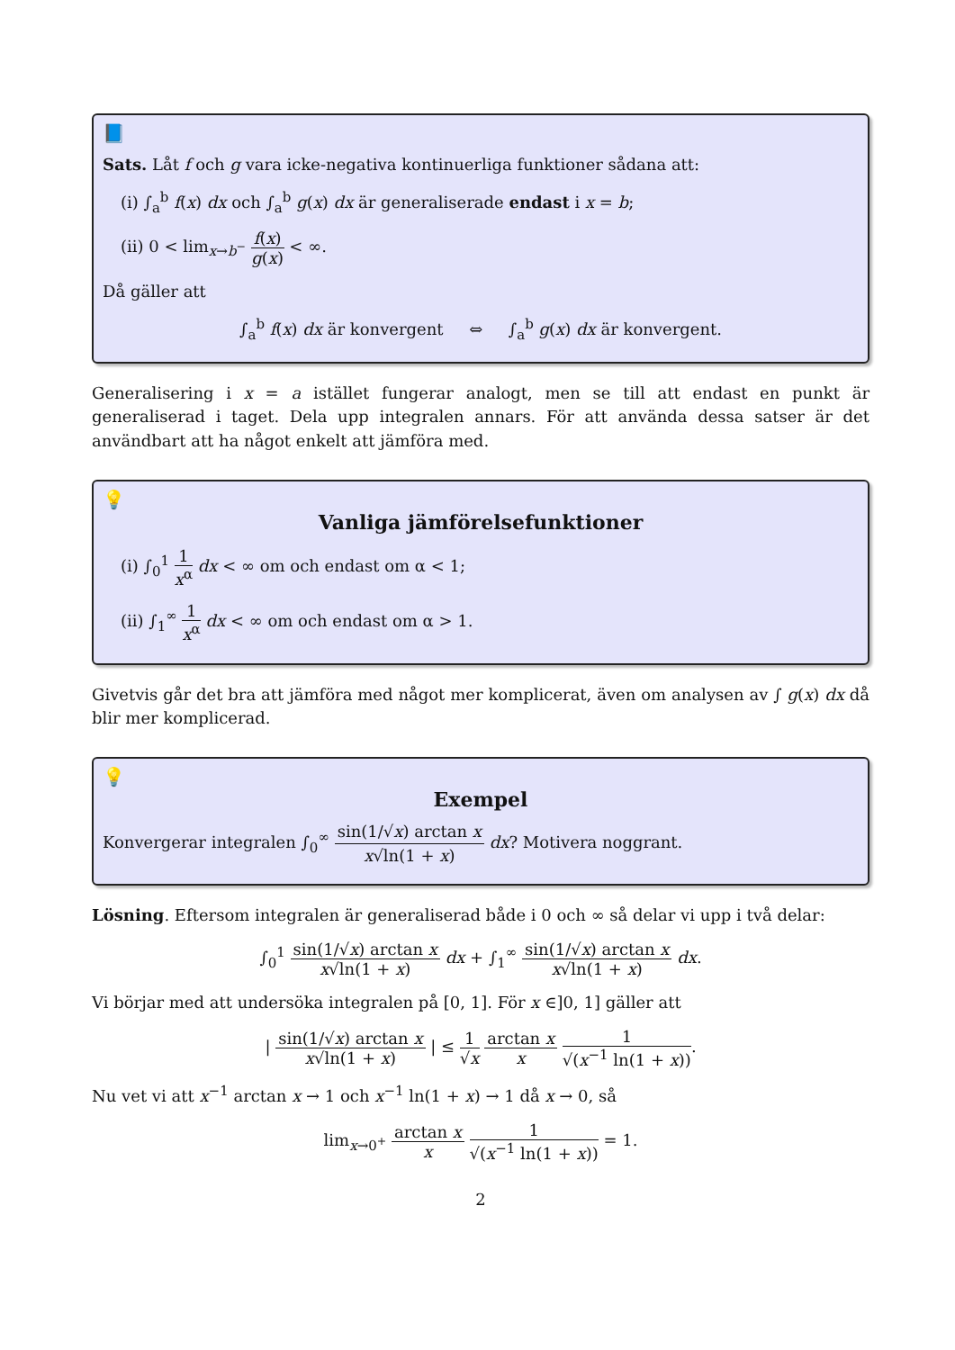📘
Sats. Låt f och g vara icke-negativa kontinuerliga funktioner sådana att:
(i) ∫<sub>a</sub><sup>b</sup> f(x) dx och ∫<sub>a</sub><sup>b</sup> g(x) dx är generaliserade endast i x = b;
(ii) 0 < lim<sub>x→b<sup>−</sup></sub> f(x) g(x) < ∞.
Då gäller att
∫<sub>a</sub><sup>b</sup> f(x) dx är konvergent ⇔ ∫<sub>a</sub><sup>b</sup> g(x) dx är konvergent.
Generalisering i x = a istället fungerar analogt, men se till att endast en punkt är generaliserad i taget. Dela upp integralen annars. För att använda dessa satser är det användbart att ha något enkelt att jämföra med.
💡
Vanliga jämförelsefunktioner
(i) ∫<sub>0</sub><sup>1</sup> 1 x<sup>α</sup> dx < ∞ om och endast om α < 1;
(ii) ∫<sub>1</sub><sup>∞</sup> 1 x<sup>α</sup> dx < ∞ om och endast om α > 1.
Givetvis går det bra att jämföra med något mer komplicerat, även om analysen av ∫ g(x) dx då blir mer komplicerad.
💡
Exempel
Konvergerar integralen ∫<sub>0</sub><sup>∞</sup> sin(1/√x) arctan x x√ln(1 + x) dx? Motivera noggrant.
Lösning. Eftersom integralen är generaliserad både i 0 och ∞ så delar vi upp i två delar:
∫<sub>0</sub><sup>1</sup> sin(1/√x) arctan x x√ln(1 + x) dx + ∫<sub>1</sub><sup>∞</sup> sin(1/√x) arctan x x√ln(1 + x) dx.
Vi börjar med att undersöka integralen på [0, 1]. För x ∈]0, 1] gäller att
| sin(1/√x) arctan x x√ln(1 + x) | ≤ 1 √x arctan x x 1 √(x<sup>−1</sup> ln(1 + x)).
Nu vet vi att x<sup>−1</sup> arctan x → 1 och x<sup>−1</sup> ln(1 + x) → 1 då x → 0, så
lim<sub>x→0<sup>+</sup></sub> arctan x x 1 √(x<sup>−1</sup> ln(1 + x)) = 1.
2